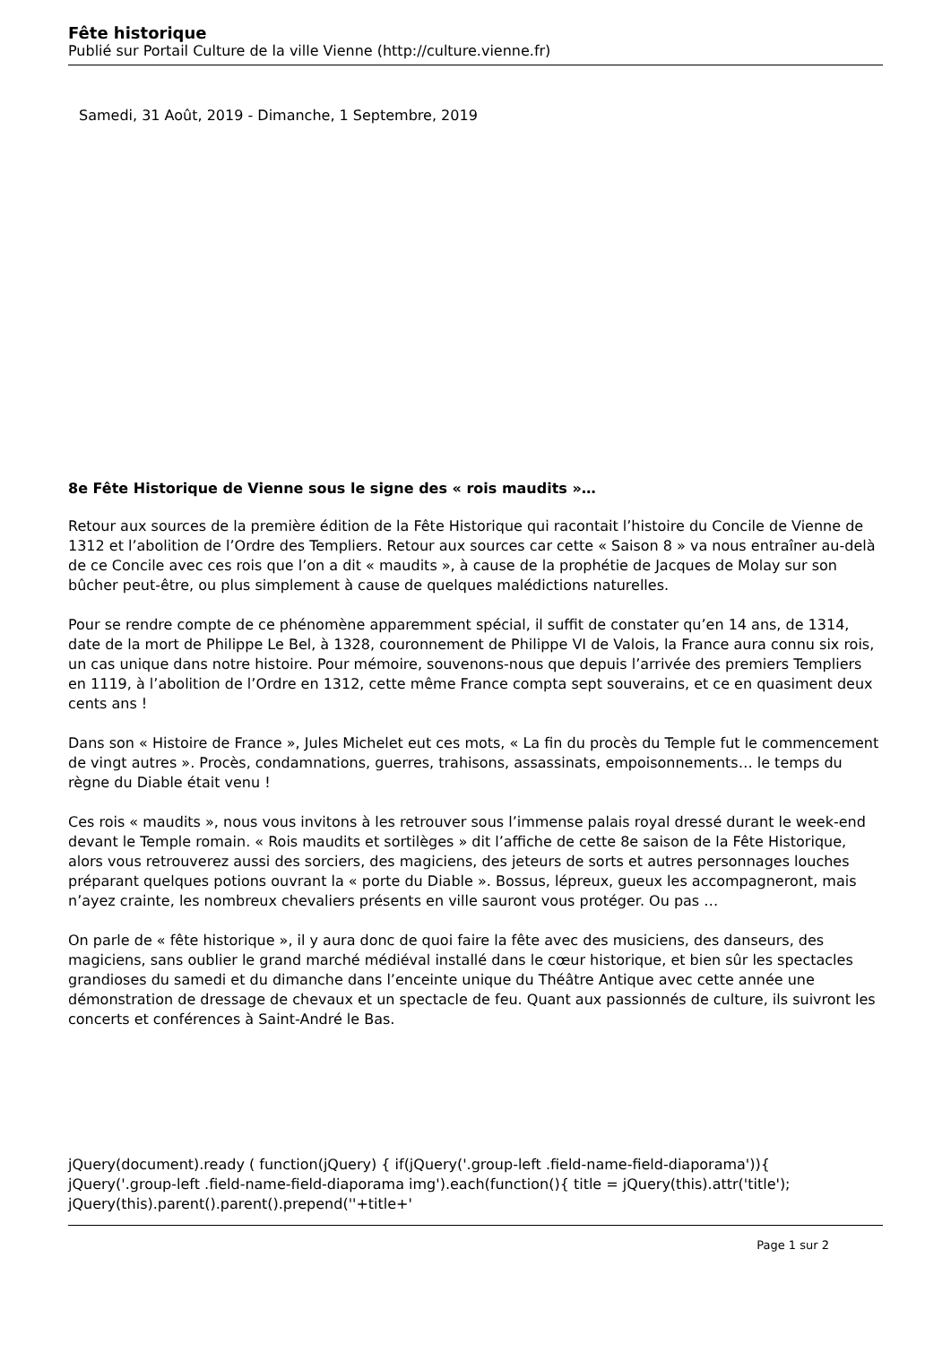Fête historique
Publié sur Portail Culture de la ville Vienne (http://culture.vienne.fr)
Samedi, 31 Août, 2019 - Dimanche, 1 Septembre, 2019
8e Fête Historique de Vienne sous le signe des « rois maudits »…
Retour aux sources de la première édition de la Fête Historique qui racontait l’histoire du Concile de Vienne de 1312 et l’abolition de l’Ordre des Templiers. Retour aux sources car cette « Saison 8 » va nous entraîner au-delà de ce Concile avec ces rois que l’on a dit « maudits », à cause de la prophétie de Jacques de Molay sur son bûcher peut-être, ou plus simplement à cause de quelques malédictions naturelles.
Pour se rendre compte de ce phénomène apparemment spécial, il suffit de constater qu’en 14 ans, de 1314, date de la mort de Philippe Le Bel, à 1328, couronnement de Philippe VI de Valois, la France aura connu six rois, un cas unique dans notre histoire. Pour mémoire, souvenons-nous que depuis l’arrivée des premiers Templiers en 1119, à l’abolition de l’Ordre en 1312, cette même France compta sept souverains, et ce en quasiment deux cents ans !
Dans son « Histoire de France », Jules Michelet eut ces mots, « La fin du procès du Temple fut le commencement de vingt autres ». Procès, condamnations, guerres, trahisons, assassinats, empoisonnements… le temps du règne du Diable était venu !
Ces rois « maudits », nous vous invitons à les retrouver sous l’immense palais royal dressé durant le week-end devant le Temple romain. « Rois maudits et sortilèges » dit l’affiche de cette 8e saison de la Fête Historique, alors vous retrouverez aussi des sorciers, des magiciens, des jeteurs de sorts et autres personnages louches préparant quelques potions ouvrant la « porte du Diable ». Bossus, lépreux, gueux les accompagneront, mais n’ayez crainte, les nombreux chevaliers présents en ville sauront vous protéger. Ou pas …
On parle de « fête historique », il y aura donc de quoi faire la fête avec des musiciens, des danseurs, des magiciens, sans oublier le grand marché médiéval installé dans le cœur historique, et bien sûr les spectacles grandioses du samedi et du dimanche dans l’enceinte unique du Théâtre Antique avec cette année une démonstration de dressage de chevaux et un spectacle de feu. Quant aux passionnés de culture, ils suivront les concerts et conférences à Saint-André le Bas.
jQuery(document).ready ( function(jQuery) { if(jQuery('.group-left .field-name-field-diaporama')){ jQuery('.group-left .field-name-field-diaporama img').each(function(){ title = jQuery(this).attr('title'); jQuery(this).parent().parent().prepend(''+title+'
Page 1 sur 2